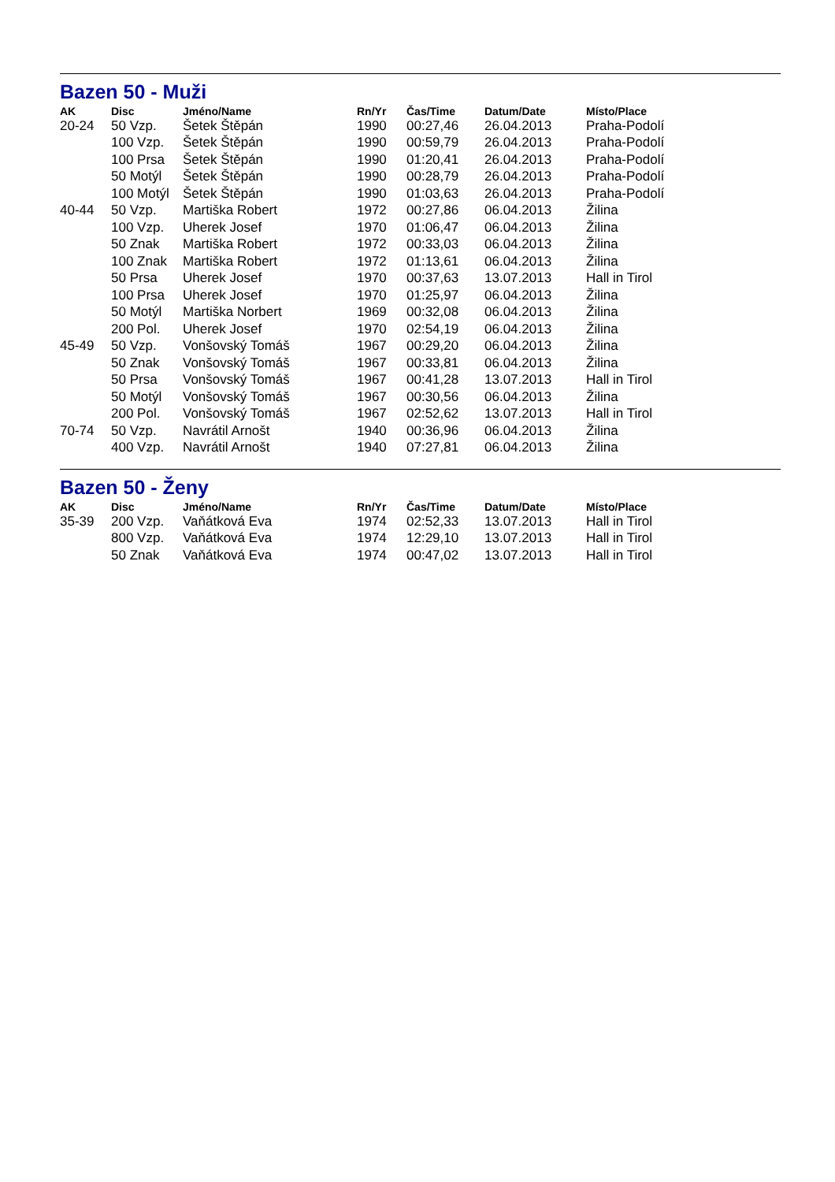Bazen 50 - Muži
| AK | Disc | Jméno/Name | Rn/Yr | Čas/Time | Datum/Date | Místo/Place |
| --- | --- | --- | --- | --- | --- | --- |
| 20-24 | 50 Vzp. | Šetek Štěpán | 1990 | 00:27,46 | 26.04.2013 | Praha-Podolí |
| | 100 Vzp. | Šetek Štěpán | 1990 | 00:59,79 | 26.04.2013 | Praha-Podolí |
| | 100 Prsa | Šetek Štěpán | 1990 | 01:20,41 | 26.04.2013 | Praha-Podolí |
| | 50 Motýl | Šetek Štěpán | 1990 | 00:28,79 | 26.04.2013 | Praha-Podolí |
| | 100 Motýl | Šetek Štěpán | 1990 | 01:03,63 | 26.04.2013 | Praha-Podolí |
| 40-44 | 50 Vzp. | Martiška Robert | 1972 | 00:27,86 | 06.04.2013 | Žilina |
| | 100 Vzp. | Uherek Josef | 1970 | 01:06,47 | 06.04.2013 | Žilina |
| | 50 Znak | Martiška Robert | 1972 | 00:33,03 | 06.04.2013 | Žilina |
| | 100 Znak | Martiška Robert | 1972 | 01:13,61 | 06.04.2013 | Žilina |
| | 50 Prsa | Uherek Josef | 1970 | 00:37,63 | 13.07.2013 | Hall in Tirol |
| | 100 Prsa | Uherek Josef | 1970 | 01:25,97 | 06.04.2013 | Žilina |
| | 50 Motýl | Martiška Norbert | 1969 | 00:32,08 | 06.04.2013 | Žilina |
| | 200 Pol. | Uherek Josef | 1970 | 02:54,19 | 06.04.2013 | Žilina |
| 45-49 | 50 Vzp. | Vonšovský Tomáš | 1967 | 00:29,20 | 06.04.2013 | Žilina |
| | 50 Znak | Vonšovský Tomáš | 1967 | 00:33,81 | 06.04.2013 | Žilina |
| | 50 Prsa | Vonšovský Tomáš | 1967 | 00:41,28 | 13.07.2013 | Hall in Tirol |
| | 50 Motýl | Vonšovský Tomáš | 1967 | 00:30,56 | 06.04.2013 | Žilina |
| | 200 Pol. | Vonšovský Tomáš | 1967 | 02:52,62 | 13.07.2013 | Hall in Tirol |
| 70-74 | 50 Vzp. | Navrátil Arnošt | 1940 | 00:36,96 | 06.04.2013 | Žilina |
| | 400 Vzp. | Navrátil Arnošt | 1940 | 07:27,81 | 06.04.2013 | Žilina |
Bazen 50 - Ženy
| AK | Disc | Jméno/Name | Rn/Yr | Čas/Time | Datum/Date | Místo/Place |
| --- | --- | --- | --- | --- | --- | --- |
| 35-39 | 200 Vzp. | Vaňátková Eva | 1974 | 02:52,33 | 13.07.2013 | Hall in Tirol |
| | 800 Vzp. | Vaňátková Eva | 1974 | 12:29,10 | 13.07.2013 | Hall in Tirol |
| | 50 Znak | Vaňátková Eva | 1974 | 00:47,02 | 13.07.2013 | Hall in Tirol |